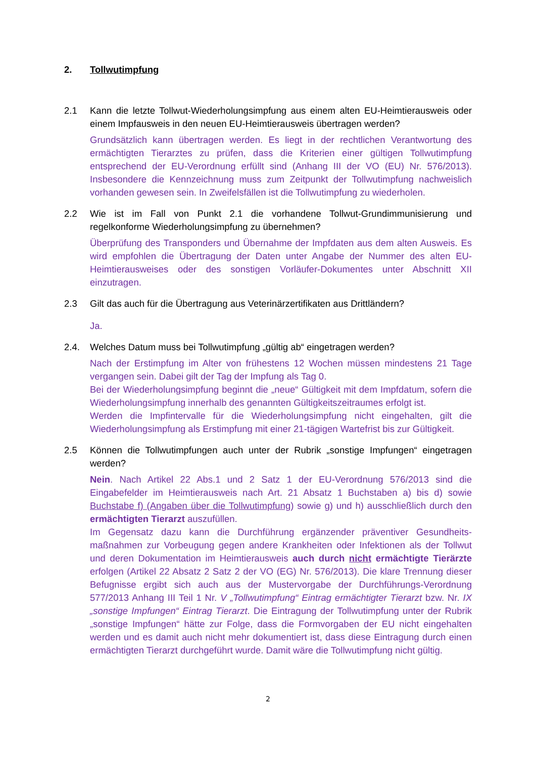2. Tollwutimpfung
2.1 Kann die letzte Tollwut-Wiederholungsimpfung aus einem alten EU-Heimtierausweis oder einem Impfausweis in den neuen EU-Heimtierausweis übertragen werden?
Grundsätzlich kann übertragen werden. Es liegt in der rechtlichen Verantwortung des ermächtigten Tierarztes zu prüfen, dass die Kriterien einer gültigen Tollwutimpfung entsprechend der EU-Verordnung erfüllt sind (Anhang III der VO (EU) Nr. 576/2013). Insbesondere die Kennzeichnung muss zum Zeitpunkt der Tollwutimpfung nachweislich vorhanden gewesen sein. In Zweifelsfällen ist die Tollwutimpfung zu wiederholen.
2.2 Wie ist im Fall von Punkt 2.1 die vorhandene Tollwut-Grundimmunisierung und regelkonforme Wiederholungsimpfung zu übernehmen?
Überprüfung des Transponders und Übernahme der Impfdaten aus dem alten Ausweis. Es wird empfohlen die Übertragung der Daten unter Angabe der Nummer des alten EU-Heimtierausweises oder des sonstigen Vorläufer-Dokumentes unter Abschnitt XII einzutragen.
2.3 Gilt das auch für die Übertragung aus Veterinärzertifikaten aus Drittländern?
Ja.
2.4. Welches Datum muss bei Tollwutimpfung „gültig ab“ eingetragen werden?
Nach der Erstimpfung im Alter von frühestens 12 Wochen müssen mindestens 21 Tage vergangen sein. Dabei gilt der Tag der Impfung als Tag 0.
Bei der Wiederholungsimpfung beginnt die „neue“ Gültigkeit mit dem Impfdatum, sofern die Wiederholungsimpfung innerhalb des genannten Gültigkeitszeitraumes erfolgt ist.
Werden die Impfintervalle für die Wiederholungsimpfung nicht eingehalten, gilt die Wiederholungsimpfung als Erstimpfung mit einer 21-tägigen Wartefrist bis zur Gültigkeit.
2.5 Können die Tollwutimpfungen auch unter der Rubrik „sonstige Impfungen“ eingetragen werden?
Nein. Nach Artikel 22 Abs.1 und 2 Satz 1 der EU-Verordnung 576/2013 sind die Eingabefelder im Heimtierausweis nach Art. 21 Absatz 1 Buchstaben a) bis d) sowie Buchstabe f) (Angaben über die Tollwutimpfung) sowie g) und h) ausschließlich durch den ermächtigten Tierarzt auszufüllen.
Im Gegensatz dazu kann die Durchführung ergänzender präventiver Gesundheits-maßnahmen zur Vorbeugung gegen andere Krankheiten oder Infektionen als der Tollwut und deren Dokumentation im Heimtierausweis auch durch nicht ermächtigte Tierärzte erfolgen (Artikel 22 Absatz 2 Satz 2 der VO (EG) Nr. 576/2013). Die klare Trennung dieser Befugnisse ergibt sich auch aus der Mustervorgabe der Durchführungs-Verordnung 577/2013 Anhang III Teil 1 Nr. V „Tollwutimpfung“ Eintrag ermächtigter Tierarzt bzw. Nr. IX „sonstige Impfungen“ Eintrag Tierarzt. Die Eintragung der Tollwutimpfung unter der Rubrik „sonstige Impfungen“ hätte zur Folge, dass die Formvorgaben der EU nicht eingehalten werden und es damit auch nicht mehr dokumentiert ist, dass diese Eintragung durch einen ermächtigten Tierarzt durchgeführt wurde. Damit wäre die Tollwutimpfung nicht gültig.
2